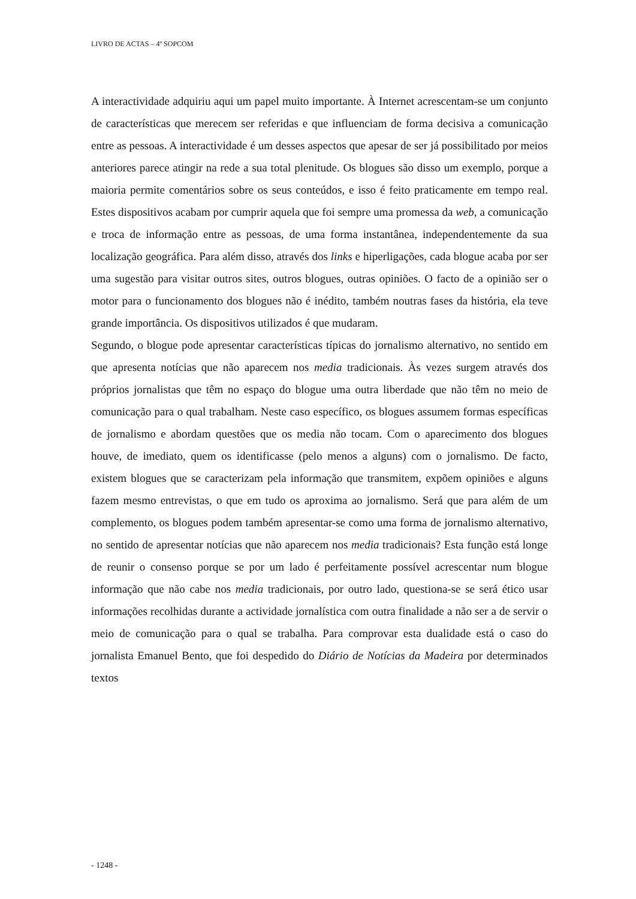LIVRO DE ACTAS – 4º SOPCOM
A interactividade adquiriu aqui um papel muito importante. À Internet acrescentam-se um conjunto de características que merecem ser referidas e que influenciam de forma decisiva a comunicação entre as pessoas. A interactividade é um desses aspectos que apesar de ser já possibilitado por meios anteriores parece atingir na rede a sua total plenitude. Os blogues são disso um exemplo, porque a maioria permite comentários sobre os seus conteúdos, e isso é feito praticamente em tempo real. Estes dispositivos acabam por cumprir aquela que foi sempre uma promessa da web, a comunicação e troca de informação entre as pessoas, de uma forma instantânea, independentemente da sua localização geográfica. Para além disso, através dos links e hiperligações, cada blogue acaba por ser uma sugestão para visitar outros sites, outros blogues, outras opiniões. O facto de a opinião ser o motor para o funcionamento dos blogues não é inédito, também noutras fases da história, ela teve grande importância. Os dispositivos utilizados é que mudaram.
Segundo, o blogue pode apresentar características típicas do jornalismo alternativo, no sentido em que apresenta notícias que não aparecem nos media tradicionais. Às vezes surgem através dos próprios jornalistas que têm no espaço do blogue uma outra liberdade que não têm no meio de comunicação para o qual trabalham. Neste caso específico, os blogues assumem formas específicas de jornalismo e abordam questões que os media não tocam. Com o aparecimento dos blogues houve, de imediato, quem os identificasse (pelo menos a alguns) com o jornalismo. De facto, existem blogues que se caracterizam pela informação que transmitem, expõem opiniões e alguns fazem mesmo entrevistas, o que em tudo os aproxima ao jornalismo. Será que para além de um complemento, os blogues podem também apresentar-se como uma forma de jornalismo alternativo, no sentido de apresentar notícias que não aparecem nos media tradicionais? Esta função está longe de reunir o consenso porque se por um lado é perfeitamente possível acrescentar num blogue informação que não cabe nos media tradicionais, por outro lado, questiona-se se será ético usar informações recolhidas durante a actividade jornalística com outra finalidade a não ser a de servir o meio de comunicação para o qual se trabalha. Para comprovar esta dualidade está o caso do jornalista Emanuel Bento, que foi despedido do Diário de Notícias da Madeira por determinados textos
- 1248 -